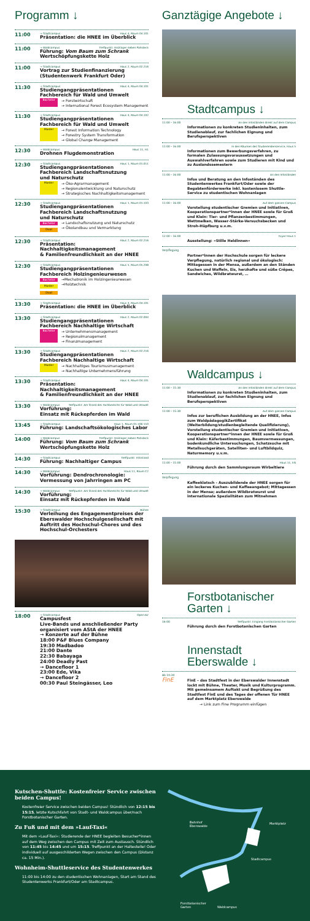Programm ↓
11:00
→ Stadtcampus Haus 4, Raum 04.101
Präsentation: die HNEE im Überblick
11:00
→ Waldcampus Treffpunkt: Holzlager neben Parkdeck
Führung: Vom Baum zum Schrank
Wertschöpfungskette Holz
11:00
→ Stadtcampus Haus 2, Raum 02.216
Vortrag zur Studienfinanzierung
(Studentenwerk Frankfurt Oder)
11:30
→ Stadtcampus Haus 4, Raum 04.101
Studiengangpräsentationen
Fachbereich für Wald und Umwelt
Bachelor → Forstwirtschaft
→ International Forest Ecosystem Management
11:30
→ Stadtcampus Haus 4, Raum 04.102
Studiengangpräsentationen
Fachbereich für Wald und Umwelt
Master → Forest Information Technology
→ Forestry System Transformation
→ Global Change Management
12:30
→ Waldcampus Haus 11, H1
Drohnen Flugdemonstration
12:30
→ Stadtcampus Haus 1, Raum 01.011
Studiengangpräsentationen
Fachbereich Landschaftsnutzung
und Naturschutz
Master → Öko-Agrarmanagement
→ Regionalentwicklung und Naturschutz
→ Strategisches Nachhaltigkeitsmanagement
12:30
→ Stadtcampus Haus 1, Raum 01.103
Studiengangpräsentationen
Fachbereich Landschaftsnutzung
und Naturschutz
Bachelor
Dual → Landschaftsnutzung und Naturschutz
→ Ökolandbau und Vermarktung
12:30
→ Stadtcampus Haus 2, Raum 02.216
Präsentation: Nachhaltigkeitsmanagement
& Familienfreundlichkeit an der HNEE
12:30
→ Stadtcampus Haus 5, Raum 05.208
Studiengangpräsentationen
Fachbereich Holzingenieurwesen
Bachelor
Master
Dual →Mechatronik im Holzingenieurwesen
→Holztechnik
13:30
→ Stadtcampus Haus 4, Raum 04.101
Präsentation: die HNEE im Überblick
13:30
→ Stadtcampus Haus 2, Raum 02.004
Studiengangpräsentationen
Fachbereich Nachhaltige Wirtschaft
Bachelor → Unternehmensmanagement
→ Regionalmanagement
→ Finanzmanagement
13:30
→ Stadtcampus Haus 2, Raum 02.216
Studiengangpräsentationen
Fachbereich Nachhaltige Wirtschaft
Master → Nachhaltiges Tourismusmanagement
→ Nachhaltige Unternehmensführung
13:30
→ Stadtcampus Haus 4, Raum 04.101
Präsentation: Nachhaltigkeitsmanagement
& Familienfreundlichkeit an der HNEE
13:30
→ Waldcampus Treffpunkt: Am Stand des Fachbereichs für Wald und Umwelt
Vorführung:
Einsatz mit Rückepferden im Wald
13:45
→ Stadtcampus Haus 1, Raum 01.106-110
Führung: Landschaftsökologisches Labor
14:00
→ Waldcampus Treffpunkt: Holzlager neben Parkdeck
Führung: Vom Baum zum Schrank
Wertschöpfungskette Holz
14:30
→ Stadtcampus Treffpunkt: Infostand
Führung: Nachhaltiger Campus
14:30
→ Waldcampus Haus 11, Raum C2
Vorführung: Dendrochronologie:
Vermessung von Jahrringen am PC
14:30
→ Waldcampus Treffpunkt: Am Stand des Fachbereichs für Wald und Umwelt
Vorführung:
Einsatz mit Rückepferden im Wald
15:30
→ Stadtcampus Bühne
Verleihung des Engagementpreises der Eberswalder Hochschulgesellschaft mit Auftritt des Hochschul-Chores und des Hochschul-Orchesters
18:00
→ Stadtcampus Open-Air
Campusfest
Live-Bands und anschließender Party organisiert vom AStA der HNEE
→ Konzerte auf der Bühne
18:00 P&F Blues Company
19:30 Madbadoo
21:00 Dante
22:30 Babayaga
24:00 Deadly Past
→ Dancefloor 1
23:00 Ede, Vika
→ Dancefloor 2
00:30 Paul Steingässer, Leo
Ganztägige Angebote ↓
Stadtcampus ↓
11:00 - 16:00 An den Infoständen direkt auf dem Campus
Informationen zu konkreten Studieninhalten, zum Studienablauf, zur fachlichen Eignung und Berufsperspektiven
11:00 - 16:00 In den Räumen des Studierendenservice, Haus 5
Informationen zum Bewerbungsverfahren, zu formalen Zulassungsvoraussetzungen und Auswahlverfahren sowie zum Studieren mit Kind und zu Auslandssemestern
11:00 - 16:00 An den Infoständen
Infos und Beratung an den Infoständen des Studentenwerkes Frankfurt/Oder sowie der Begabtenförderwerke inkl. kostenlosem Shuttle-Service zu studentischen Wohnanlagen
11:00 - 16:00 Auf dem ganzen Campus
Vorstellung studentischer Gremien und Initiativen, Kooperationspartner*innen der HNEE sowie für Groß und Klein: Tier- und Pflanzenbestimmungen, Wettmelken, Wasser-Stärke-Versuchsbecken und Stroh-Hüpfburg u.v.m.
12:00 - 16:00 Foyer Haus 1
Ausstellung: »Stille Heldinnen«
Verpflegung
Partner*innen der Hochschule sorgen für leckere Verpflegung, natürlich regional und ökologisch: Mittagessen in der Mensa, außerdem an den Ständen Kuchen und Waffeln, Eis, herzhafte und süße Crêpes, Sandwiches, Wildbratwurst, …
Waldcampus ↓
11:00 - 15:30 An den Infoständen direkt auf dem Campus
Informationen zu konkreten Studieninhalten, zum Studienablauf, zur fachlichen Eignung und Berufsperspektiven
11:00 - 15:30 Auf dem ganzen Campus
Infos zur beruflichen Ausbildung an der HNEE, Infos zum WaldpädagogikZertifikat (Weiterbildung/studienbegleitende Qualifizierung), Vorstellung studentischer Gremien und Initiativen, Kooperationspartner*innen der HNEE sowie für Groß und Klein: Käferbestimmungen, Baumvermessungen, bodenkundliche Untersuchungen, Schatzsuche mit Metallsuchgeräten, Satelliten- und Luftbildquiz, Naturmemory u.v.m.
11:00 - 15:00 Haus 11, EG
Führung durch den Sammlungsraum Wirbeltiere
Verpflegung
Kaffeeklatsch - Auszubildende der HNEE sorgen für ein leckeres Kuchen- und Kaffeeangebot; Mittagessen in der Mensa; außerdem Wildbratwurst und internationale Spezialitäten zum Mitnehmen
Forstbotanischer
Garten ↓
16:00 Treffpunkt: Eingang Forstbotanischer Garten
Führung durch den Forstbotanischen Garten
Innenstadt
Eberswalde ↓
Ab 10:30
FinE
FinE – das Stadtfest in der Eberswalder Innenstadt lockt mit Bühne, Theater, Musik und Kulturprogramm. Mit gemeinsamem Auftakt und Begrüßung des Stadtfest FinE und des Tages der offenen Tür HNEE auf dem Marktplatz Eberswalde
→ Link zum Fine Programm einfügen
Kutschen-Shuttle: Kostenfreier Service zwischen beiden Campus!
Kostenfreier Service zwischen beiden Campus! Stündlich von 12:15 bis 15:15, letzte Kutschfahrt von Stadt- und Waldcampus über/nach Forstbotanischer Garten.
Zu Fuß und mit dem »Lauf-Taxi«
Mit dem »Lauf-Taxi«: Studierende der HNEE begleiten Besucher*innen auf dem Weg zwischen den Campus mit Zeit zum Austausch. Stündlich von 11:45 bis 14:45 und um 15:15. Treffpunkt an der Haltestelle! Oder individuell auf ausgeschilderten Wegen zwischen den Campus (Distanz ca. 15 Min.).
Wohnheim-Shuttleservice des Studentenwerkes
11:00 bis 14:00 zu den studentischen Wohnanlagen, Start am Stand des Studentenwerks Frankfurt/Oder am Stadtcampus.
Bahnhof
Eberswalde
Marktplatz
Stadtcampus
Forstbotanischer
Garten
Waldcampus